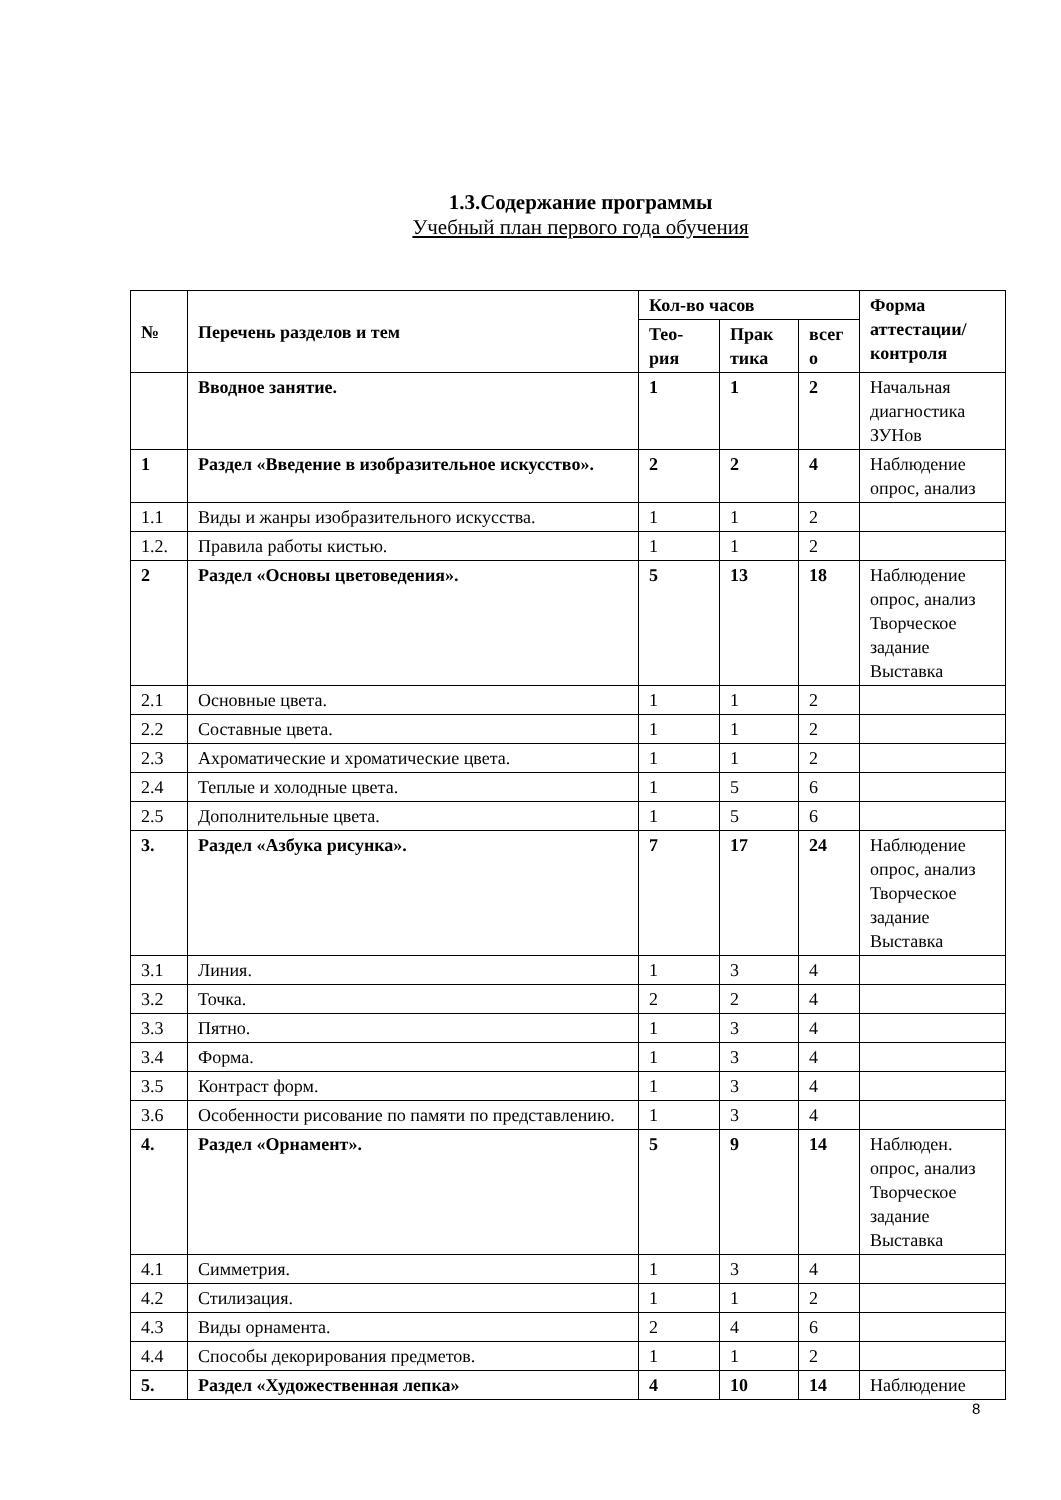1.3.Содержание программы
Учебный план первого года обучения
| № | Перечень разделов и тем | Кол-во часов | | | Форма аттестации/ контроля |
| --- | --- | --- | --- | --- | --- |
| | | Тео-рия | Прак тика | всег о | |
| | Вводное занятие. | 1 | 1 | 2 | Начальная диагностика ЗУНов |
| 1 | Раздел «Введение в изобразительное искусство». | 2 | 2 | 4 | Наблюдение опрос, анализ |
| 1.1 | Виды и жанры изобразительного искусства. | 1 | 1 | 2 | |
| 1.2. | Правила работы кистью. | 1 | 1 | 2 | |
| 2 | Раздел «Основы цветоведения». | 5 | 13 | 18 | Наблюдение опрос, анализ Творческое задание Выставка |
| 2.1 | Основные цвета. | 1 | 1 | 2 | |
| 2.2 | Составные цвета. | 1 | 1 | 2 | |
| 2.3 | Ахроматические и хроматические цвета. | 1 | 1 | 2 | |
| 2.4 | Теплые и холодные цвета. | 1 | 5 | 6 | |
| 2.5 | Дополнительные цвета. | 1 | 5 | 6 | |
| 3. | Раздел «Азбука рисунка». | 7 | 17 | 24 | Наблюдение опрос, анализ Творческое задание Выставка |
| 3.1 | Линия. | 1 | 3 | 4 | |
| 3.2 | Точка. | 2 | 2 | 4 | |
| 3.3 | Пятно. | 1 | 3 | 4 | |
| 3.4 | Форма. | 1 | 3 | 4 | |
| 3.5 | Контраст форм. | 1 | 3 | 4 | |
| 3.6 | Особенности рисование по памяти по представлению. | 1 | 3 | 4 | |
| 4. | Раздел «Орнамент». | 5 | 9 | 14 | Наблюден. опрос, анализ Творческое задание Выставка |
| 4.1 | Симметрия. | 1 | 3 | 4 | |
| 4.2 | Стилизация. | 1 | 1 | 2 | |
| 4.3 | Виды орнамента. | 2 | 4 | 6 | |
| 4.4 | Способы декорирования предметов. | 1 | 1 | 2 | |
| 5. | Раздел «Художественная лепка» | 4 | 10 | 14 | Наблюдение |
8